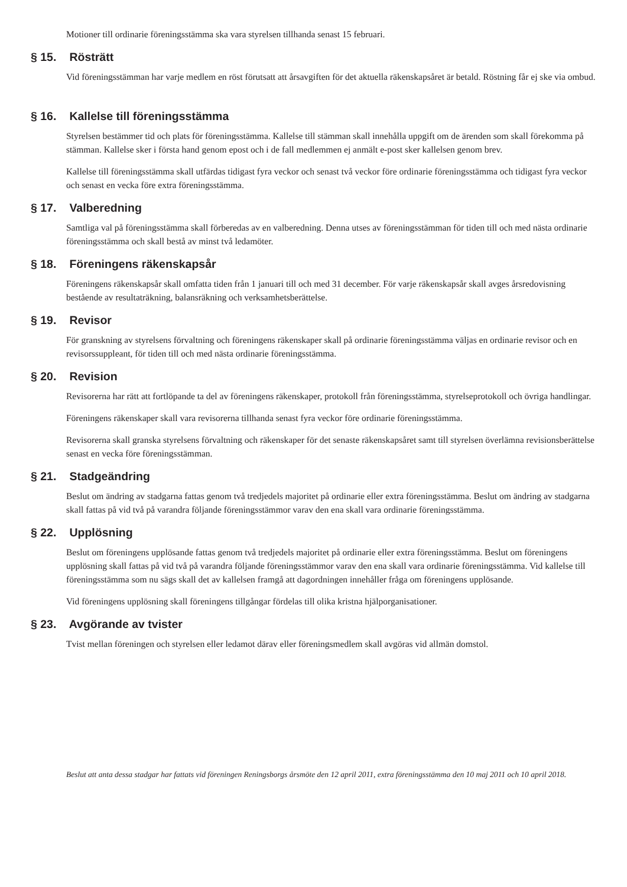Motioner till ordinarie föreningsstämma ska vara styrelsen tillhanda senast 15 februari.
§ 15. Rösträtt
Vid föreningsstämman har varje medlem en röst förutsatt att årsavgiften för det aktuella räkenskapsåret är betald. Röstning får ej ske via ombud.
§ 16. Kallelse till föreningsstämma
Styrelsen bestämmer tid och plats för föreningsstämma. Kallelse till stämman skall innehålla uppgift om de ärenden som skall förekomma på stämman. Kallelse sker i första hand genom epost och i de fall medlemmen ej anmält e-post sker kallelsen genom brev.
Kallelse till föreningsstämma skall utfärdas tidigast fyra veckor och senast två veckor före ordinarie föreningsstämma och tidigast fyra veckor och senast en vecka före extra föreningsstämma.
§ 17. Valberedning
Samtliga val på föreningsstämma skall förberedas av en valberedning. Denna utses av föreningsstämman för tiden till och med nästa ordinarie föreningsstämma och skall bestå av minst två ledamöter.
§ 18. Föreningens räkenskapsår
Föreningens räkenskapsår skall omfatta tiden från 1 januari till och med 31 december. För varje räkenskapsår skall avges årsredovisning bestående av resultaträkning, balansräkning och verksamhetsberättelse.
§ 19. Revisor
För granskning av styrelsens förvaltning och föreningens räkenskaper skall på ordinarie föreningsstämma väljas en ordinarie revisor och en revisorssuppleant, för tiden till och med nästa ordinarie föreningsstämma.
§ 20. Revision
Revisorerna har rätt att fortlöpande ta del av föreningens räkenskaper, protokoll från föreningsstämma, styrelseprotokoll och övriga handlingar.
Föreningens räkenskaper skall vara revisorerna tillhanda senast fyra veckor före ordinarie föreningsstämma.
Revisorerna skall granska styrelsens förvaltning och räkenskaper för det senaste räkenskapsåret samt till styrelsen överlämna revisionsberättelse senast en vecka före föreningsstämman.
§ 21. Stadgeändring
Beslut om ändring av stadgarna fattas genom två tredjedels majoritet på ordinarie eller extra föreningsstämma. Beslut om ändring av stadgarna skall fattas på vid två på varandra följande föreningsstämmor varav den ena skall vara ordinarie föreningsstämma.
§ 22. Upplösning
Beslut om föreningens upplösande fattas genom två tredjedels majoritet på ordinarie eller extra föreningsstämma. Beslut om föreningens upplösning skall fattas på vid två på varandra följande föreningsstämmor varav den ena skall vara ordinarie föreningsstämma. Vid kallelse till föreningsstämma som nu sägs skall det av kallelsen framgå att dagordningen innehåller fråga om föreningens upplösande.
Vid föreningens upplösning skall föreningens tillgångar fördelas till olika kristna hjälporganisationer.
§ 23. Avgörande av tvister
Tvist mellan föreningen och styrelsen eller ledamot därav eller föreningsmedlem skall avgöras vid allmän domstol.
Beslut att anta dessa stadgar har fattats vid föreningen Reningsborgs årsmöte den 12 april 2011, extra föreningsstämma den 10 maj 2011 och 10 april 2018.